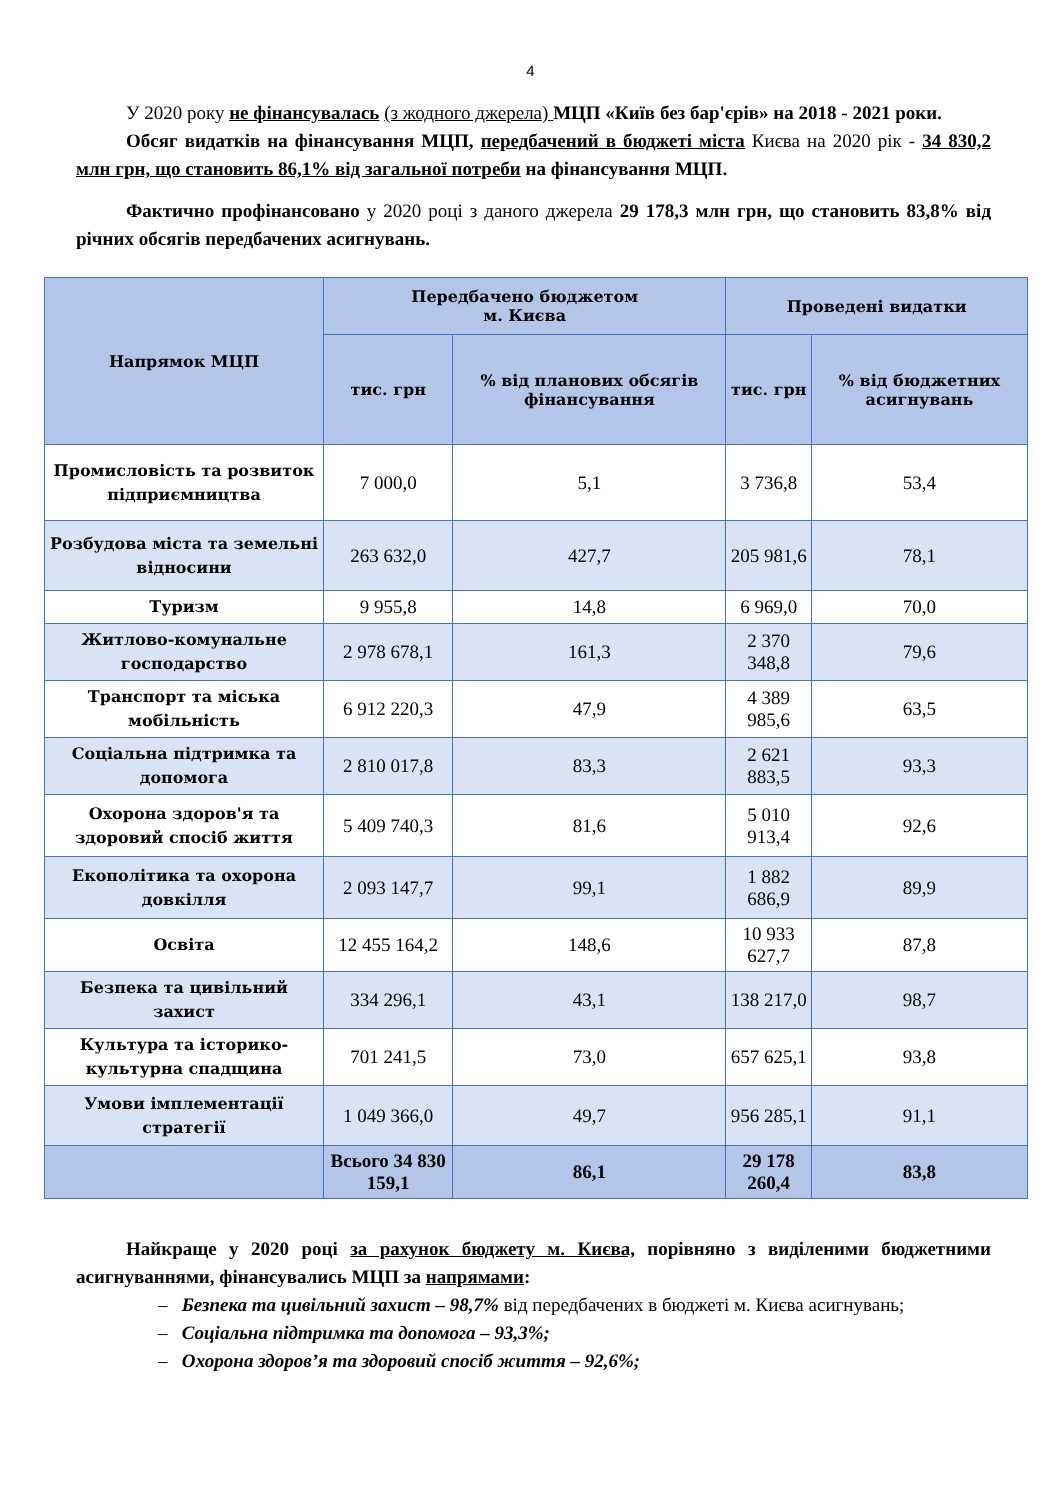4
У 2020 року не фінансувалась (з жодного джерела) МЦП «Київ без бар'єрів» на 2018 - 2021 роки.
Обсяг видатків на фінансування МЦП, передбачений в бюджеті міста Києва на 2020 рік - 34 830,2 млн грн, що становить 86,1% від загальної потреби на фінансування МЦП.
Фактично профінансовано у 2020 році з даного джерела 29 178,3 млн грн, що становить 83,8% від річних обсягів передбачених асигнувань.
| Напрямок МЦП | Передбачено бюджетом м. Києва | | Проведені видатки | |
| --- | --- | --- | --- | --- |
| | тис. грн | % від планових обсягів фінансування | тис. грн | % від бюджетних асигнувань |
| Промисловість та розвиток підприємництва | 7 000,0 | 5,1 | 3 736,8 | 53,4 |
| Розбудова міста та земельні відносини | 263 632,0 | 427,7 | 205 981,6 | 78,1 |
| Туризм | 9 955,8 | 14,8 | 6 969,0 | 70,0 |
| Житлово-комунальне господарство | 2 978 678,1 | 161,3 | 2 370 348,8 | 79,6 |
| Транспорт та міська мобільність | 6 912 220,3 | 47,9 | 4 389 985,6 | 63,5 |
| Соціальна підтримка та допомога | 2 810 017,8 | 83,3 | 2 621 883,5 | 93,3 |
| Охорона здоров'я та здоровий спосіб життя | 5 409 740,3 | 81,6 | 5 010 913,4 | 92,6 |
| Екополітика та охорона довкілля | 2 093 147,7 | 99,1 | 1 882 686,9 | 89,9 |
| Освіта | 12 455 164,2 | 148,6 | 10 933 627,7 | 87,8 |
| Безпека та цивільний захист | 334 296,1 | 43,1 | 138 217,0 | 98,7 |
| Культура та історико-культурна спадщина | 701 241,5 | 73,0 | 657 625,1 | 93,8 |
| Умови імплементації стратегії | 1 049 366,0 | 49,7 | 956 285,1 | 91,1 |
| | Всього 34 830 159,1 | 86,1 | 29 178 260,4 | 83,8 |
Найкраще у 2020 році за рахунок бюджету м. Києва, порівняно з виділеними бюджетними асигнуваннями, фінансувались МЦП за напрямами:
– Безпека та цивільний захист – 98,7% від передбачених в бюджеті м. Києва асигнувань;
– Соціальна підтримка та допомога – 93,3%;
– Охорона здоров’я та здоровий спосіб життя – 92,6%;